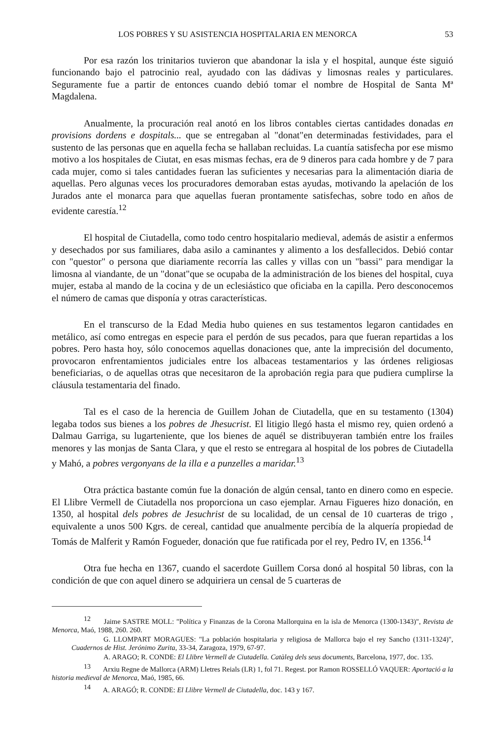LOS POBRES Y SU ASISTENCIA HOSPITALARIA EN MENORCA 53
Por esa razón los trinitarios tuvieron que abandonar la isla y el hospital, aunque éste siguió funcionando bajo el patrocinio real, ayudado con las dádivas y limosnas reales y particulares. Seguramente fue a partir de entonces cuando debió tomar el nombre de Hospital de Santa Mª Magdalena.
Anualmente, la procuración real anotó en los libros contables ciertas cantidades donadas en provisions dordens e dospitals... que se entregaban al "donat"en determinadas festividades, para el sustento de las personas que en aquella fecha se hallaban recluidas. La cuantía satisfecha por ese mismo motivo a los hospitales de Ciutat, en esas mismas fechas, era de 9 dineros para cada hombre y de 7 para cada mujer, como si tales cantidades fueran las suficientes y necesarias para la alimentación diaria de aquellas. Pero algunas veces los procuradores demoraban estas ayudas, motivando la apelación de los Jurados ante el monarca para que aquellas fueran prontamente satisfechas, sobre todo en años de evidente carestía.<sup>12</sup>
El hospital de Ciutadella, como todo centro hospitalario medieval, además de asistir a enfermos y desechados por sus familiares, daba asilo a caminantes y alimento a los desfallecidos. Debió contar con "questor" o persona que diariamente recorría las calles y villas con un "bassi" para mendigar la limosna al viandante, de un "donat"que se ocupaba de la administración de los bienes del hospital, cuya mujer, estaba al mando de la cocina y de un eclesiástico que oficiaba en la capilla. Pero desconocemos el número de camas que disponía y otras características.
En el transcurso de la Edad Media hubo quienes en sus testamentos legaron cantidades en metálico, así como entregas en especie para el perdón de sus pecados, para que fueran repartidas a los pobres. Pero hasta hoy, sólo conocemos aquellas donaciones que, ante la imprecisión del documento, provocaron enfrentamientos judiciales entre los albaceas testamentarios y las órdenes religiosas beneficiarias, o de aquellas otras que necesitaron de la aprobación regia para que pudiera cumplirse la cláusula testamentaria del finado.
Tal es el caso de la herencia de Guillem Johan de Ciutadella, que en su testamento (1304) legaba todos sus bienes a los pobres de Jhesucrist. El litigio llegó hasta el mismo rey, quien ordenó a Dalmau Garriga, su lugarteniente, que los bienes de aquél se distribuyeran también entre los frailes menores y las monjas de Santa Clara, y que el resto se entregara al hospital de los pobres de Ciutadella y Mahó, a pobres vergonyans de la illa e a punzelles a maridar.<sup>13</sup>
Otra práctica bastante común fue la donación de algún censal, tanto en dinero como en especie. El Llibre Vermell de Ciutadella nos proporciona un caso ejemplar. Arnau Figueres hizo donación, en 1350, al hospital dels pobres de Jesuchrist de su localidad, de un censal de 10 cuarteras de trigo , equivalente a unos 500 Kgrs. de cereal, cantidad que anualmente percibía de la alquería propiedad de Tomás de Malferit y Ramón Fogueder, donación que fue ratificada por el rey, Pedro IV, en 1356.<sup>14</sup>
Otra fue hecha en 1367, cuando el sacerdote Guillem Corsa donó al hospital 50 libras, con la condición de que con aquel dinero se adquiriera un censal de 5 cuarteras de
<sup>12</sup> Jaime SASTRE MOLL: "Política y Finanzas de la Corona Mallorquina en la isla de Menorca (1300-1343)", Revista de Menorca, Maó, 1988, 260. 260.
G. LLOMPART MORAGUES: "La población hospitalaria y religiosa de Mallorca bajo el rey Sancho (1311-1324)", Cuadernos de Hist. Jerónimo Zurita, 33-34, Zaragoza, 1979, 67-97.
A. ARAGO; R. CONDE: El Llibre Vermell de Ciutadella. Catàleg dels seus documents, Barcelona, 1977, doc. 135.
<sup>13</sup> Arxiu Regne de Mallorca (ARM) Lletres Reials (LR) 1, fol 71. Regest. por Ramon ROSSELLÓ VAQUER: Aportació a la historia medieval de Menorca, Maó, 1985, 66.
<sup>14</sup> A. ARAGÓ; R. CONDE: El Llibre Vermell de Ciutadella, doc. 143 y 167.